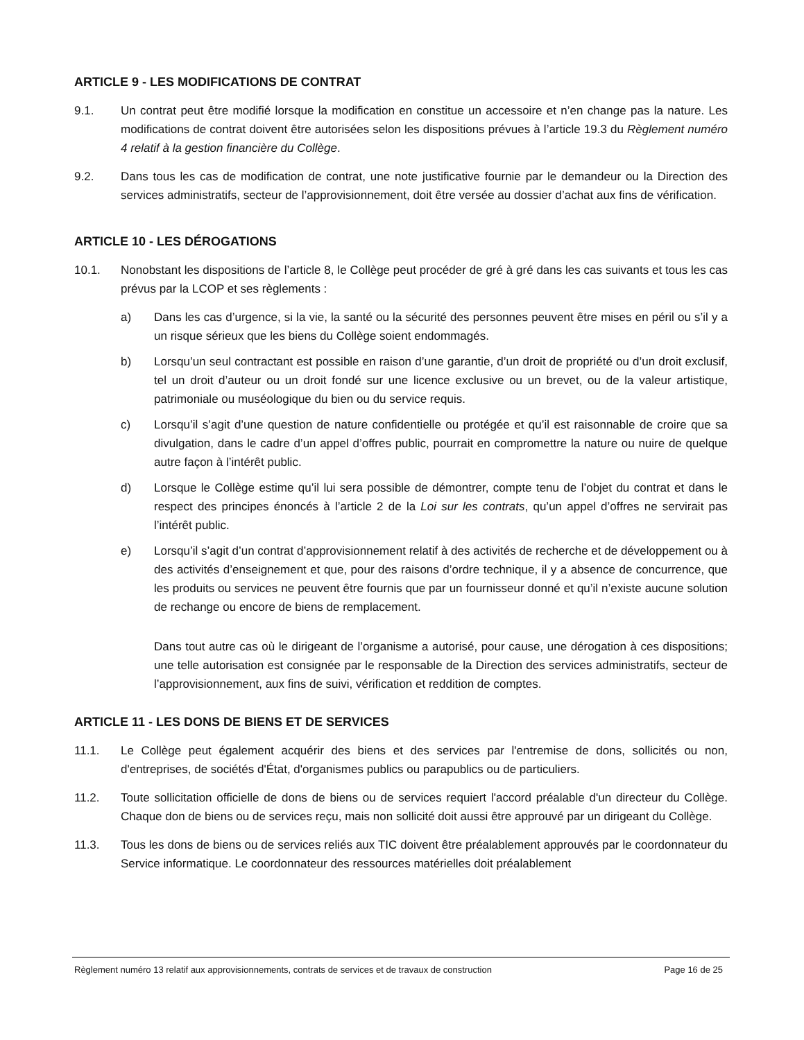ARTICLE 9 - LES MODIFICATIONS DE CONTRAT
9.1. Un contrat peut être modifié lorsque la modification en constitue un accessoire et n’en change pas la nature. Les modifications de contrat doivent être autorisées selon les dispositions prévues à l’article 19.3 du Règlement numéro 4 relatif à la gestion financière du Collège.
9.2. Dans tous les cas de modification de contrat, une note justificative fournie par le demandeur ou la Direction des services administratifs, secteur de l’approvisionnement, doit être versée au dossier d’achat aux fins de vérification.
ARTICLE 10 - LES DÉROGATIONS
10.1. Nonobstant les dispositions de l’article 8, le Collège peut procéder de gré à gré dans les cas suivants et tous les cas prévus par la LCOP et ses règlements :
a) Dans les cas d’urgence, si la vie, la santé ou la sécurité des personnes peuvent être mises en péril ou s’il y a un risque sérieux que les biens du Collège soient endommagés.
b) Lorsqu’un seul contractant est possible en raison d’une garantie, d’un droit de propriété ou d’un droit exclusif, tel un droit d’auteur ou un droit fondé sur une licence exclusive ou un brevet, ou de la valeur artistique, patrimoniale ou muséologique du bien ou du service requis.
c) Lorsqu’il s’agit d’une question de nature confidentielle ou protégée et qu’il est raisonnable de croire que sa divulgation, dans le cadre d’un appel d’offres public, pourrait en compromettre la nature ou nuire de quelque autre façon à l’intérêt public.
d) Lorsque le Collège estime qu’il lui sera possible de démontrer, compte tenu de l’objet du contrat et dans le respect des principes énoncés à l’article 2 de la Loi sur les contrats, qu’un appel d’offres ne servirait pas l’intérêt public.
e) Lorsqu’il s’agit d’un contrat d’approvisionnement relatif à des activités de recherche et de développement ou à des activités d’enseignement et que, pour des raisons d’ordre technique, il y a absence de concurrence, que les produits ou services ne peuvent être fournis que par un fournisseur donné et qu’il n’existe aucune solution de rechange ou encore de biens de remplacement.
Dans tout autre cas où le dirigeant de l’organisme a autorisé, pour cause, une dérogation à ces dispositions; une telle autorisation est consignée par le responsable de la Direction des services administratifs, secteur de l’approvisionnement, aux fins de suivi, vérification et reddition de comptes.
ARTICLE 11 - LES DONS DE BIENS ET DE SERVICES
11.1. Le Collège peut également acquérir des biens et des services par l'entremise de dons, sollicités ou non, d'entreprises, de sociétés d'État, d'organismes publics ou parapublics ou de particuliers.
11.2. Toute sollicitation officielle de dons de biens ou de services requiert l'accord préalable d'un directeur du Collège. Chaque don de biens ou de services reçu, mais non sollicité doit aussi être approuvé par un dirigeant du Collège.
11.3. Tous les dons de biens ou de services reliés aux TIC doivent être préalablement approuvés par le coordonnateur du Service informatique. Le coordonnateur des ressources matérielles doit préalablement
Règlement numéro 13 relatif aux approvisionnements, contrats de services et de travaux de construction Page 16 de 25